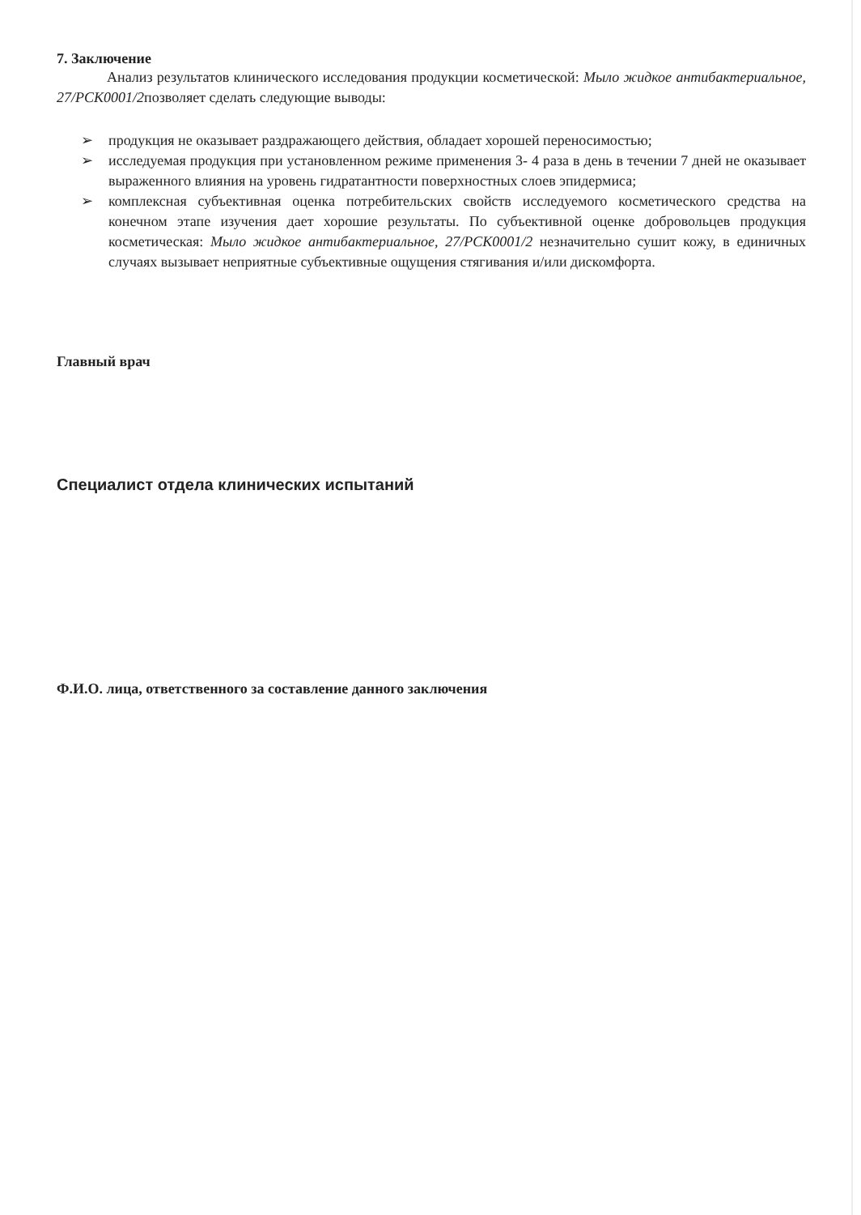7. Заключение
Анализ результатов клинического исследования продукции косметической: Мыло жидкое антибактериальное, 27/PCK0001/2позволяет сделать следующие выводы:
➢ продукция не оказывает раздражающего действия, обладает хорошей переносимостью;
➢ исследуемая продукция при установленном режиме применения 3- 4 раза в день в течении 7 дней не оказывает выраженного влияния на уровень гидратантности поверхностных слоев эпидермиса;
➢ комплексная субъективная оценка потребительских свойств исследуемого косметического средства на конечном этапе изучения дает хорошие результаты. По субъективной оценке добровольцев продукция косметическая: Мыло жидкое антибактериальное, 27/PCK0001/2 незначительно сушит кожу, в единичных случаях вызывает неприятные субъективные ощущения стягивания и/или дискомфорта.
Главный врач
Специалист отдела клинических испытаний
Ф.И.О. лица, ответственного за составление данного заключения